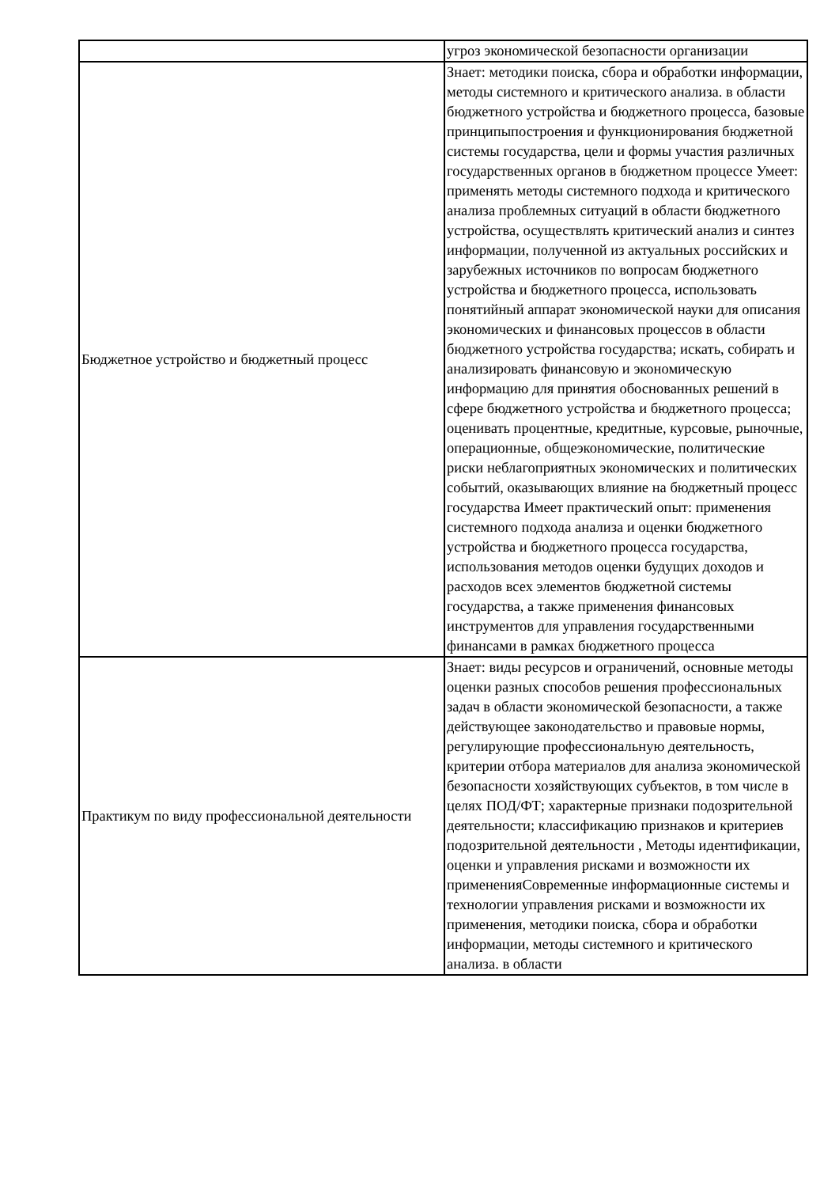| | угроз экономической безопасности организации |
| Бюджетное устройство и бюджетный процесс | Знает: методики поиска, сбора и обработки информации, методы системного и критического анализа. в области бюджетного устройства и бюджетного процесса, базовые принципыпостроения и функционирования бюджетной системы государства, цели и формы участия различных государственных органов в бюджетном процессе Умеет: применять методы системного подхода и критического анализа проблемных ситуаций в области бюджетного устройства, осуществлять критический анализ и синтез информации, полученной из актуальных российских и зарубежных источников по вопросам бюджетного устройства и бюджетного процесса, использовать понятийный аппарат экономической науки для описания экономических и финансовых процессов в области бюджетного устройства государства; искать, собирать и анализировать финансовую и экономическую информацию для принятия обоснованных решений в сфере бюджетного устройства и бюджетного процесса; оценивать процентные, кредитные, курсовые, рыночные, операционные, общеэкономические, политические риски неблагоприятных экономических и политических событий, оказывающих влияние на бюджетный процесс государства Имеет практический опыт: применения системного подхода анализа и оценки бюджетного устройства и бюджетного процесса государства, использования методов оценки будущих доходов и расходов всех элементов бюджетной системы государства, а также применения финансовых инструментов для управления государственными финансами в рамках бюджетного процесса |
| Практикум по виду профессиональной деятельности | Знает: виды ресурсов и ограничений, основные методы оценки разных способов решения профессиональных задач в области экономической безопасности, а также действующее законодательство и правовые нормы, регулирующие профессиональную деятельность, критерии отбора материалов для анализа экономической безопасности хозяйствующих субъектов, в том числе в целях ПОД/ФТ; характерные признаки подозрительной деятельности; классификацию признаков и критериев подозрительной деятельности , Методы идентификации, оценки и управления рисками и возможности их примененияСовременные информационные системы и технологии управления рисками и возможности их применения, методики поиска, сбора и обработки информации, методы системного и критического анализа. в области |